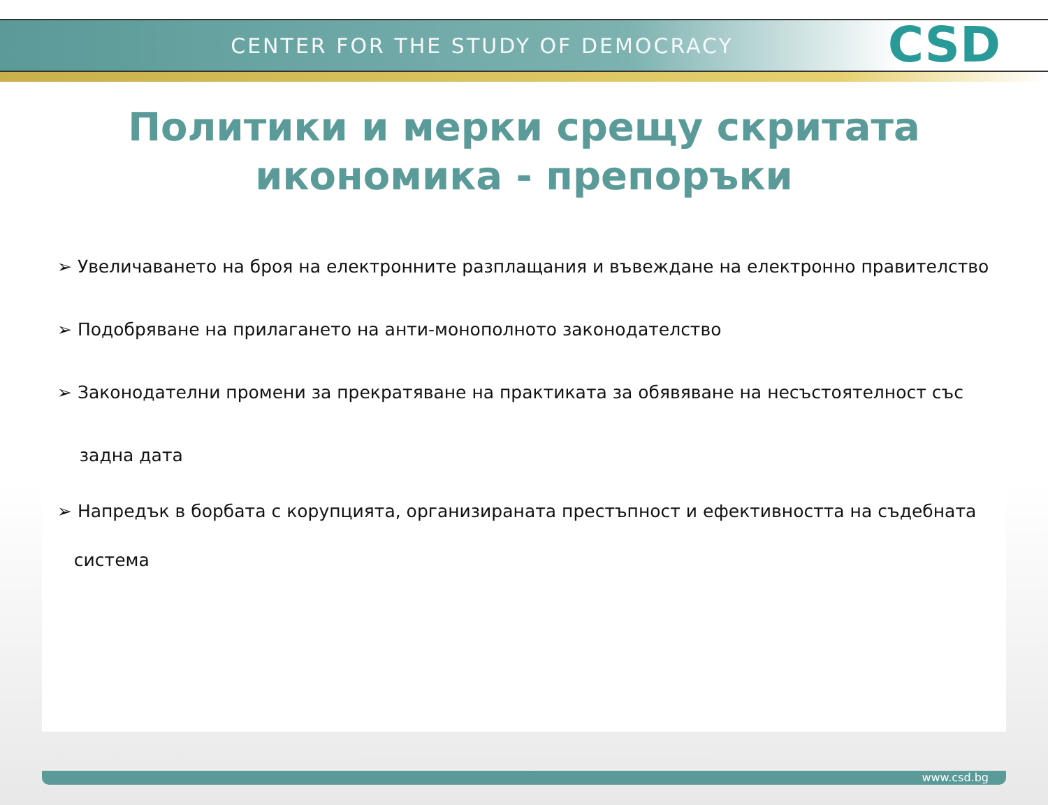CENTER FOR THE STUDY OF DEMOCRACY
CSD
Политики и мерки срещу скритата
икономика - препоръки
➢ Увеличаването на броя на електронните разплащания и въвеждане на електронно правителство
➢ Подобряване на прилагането на анти-монополното законодателство
➢ Законодателни промени за прекратяване на практиката за обявяване на несъстоятелност със
задна дата
➢ Напредък в борбата с корупцията, организираната престъпност и ефективността на съдебната
система
www.csd.bg